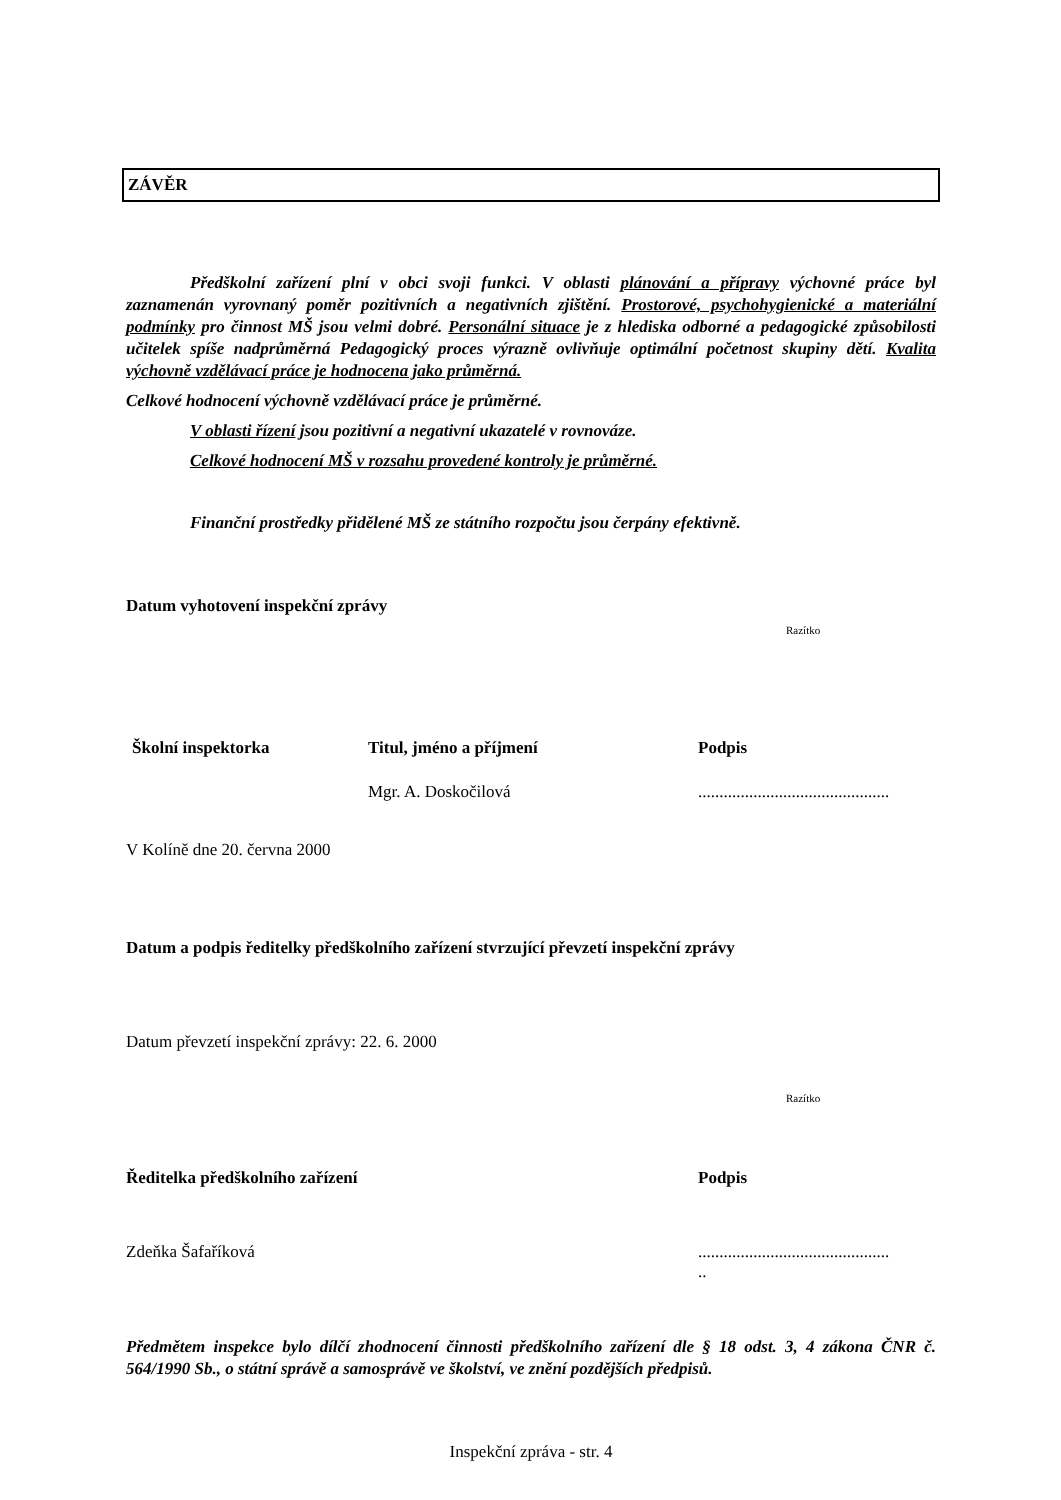ZÁVĚR
Předškolní zařízení plní v obci svoji funkci. V oblasti plánování a přípravy výchovné práce byl zaznamenán vyrovnaný poměr pozitivních a negativních zjištění. Prostorové, psychohygienické a materiální podmínky pro činnost MŠ jsou velmi dobré. Personální situace je z hlediska odborné a pedagogické způsobilosti učitelek spíše nadprůměrná Pedagogický proces výrazně ovlivňuje optimální početnost skupiny dětí. Kvalita výchovně vzdělávací práce je hodnocena jako průměrná.
Celkové hodnocení výchovně vzdělávací práce je průměrné.
V oblasti řízení jsou pozitivní a negativní ukazatelé v rovnováze.
Celkové hodnocení MŠ v rozsahu provedené kontroly je průměrné.
Finanční prostředky přidělené MŠ ze státního rozpočtu jsou čerpány efektivně.
Datum vyhotovení inspekční zprávy
Razítko
Školní inspektorka Titul, jméno a příjmení Podpis
Mgr. A. Doskočilová .............................................
V Kolíně dne 20. června 2000
Datum a podpis ředitelky předškolního zařízení stvrzující převzetí inspekční zprávy
Datum převzetí inspekční zprávy: 22. 6. 2000
Razítko
Ředitelka předškolního zařízení Podpis
Zdeňka Šafaříková .............................................
..
Předmětem inspekce bylo dílčí zhodnocení činnosti předškolního zařízení dle § 18 odst. 3, 4 zákona ČNR č. 564/1990 Sb., o státní správě a samosprávě ve školství, ve znění pozdějších předpisů.
Inspekční zpráva - str. 4